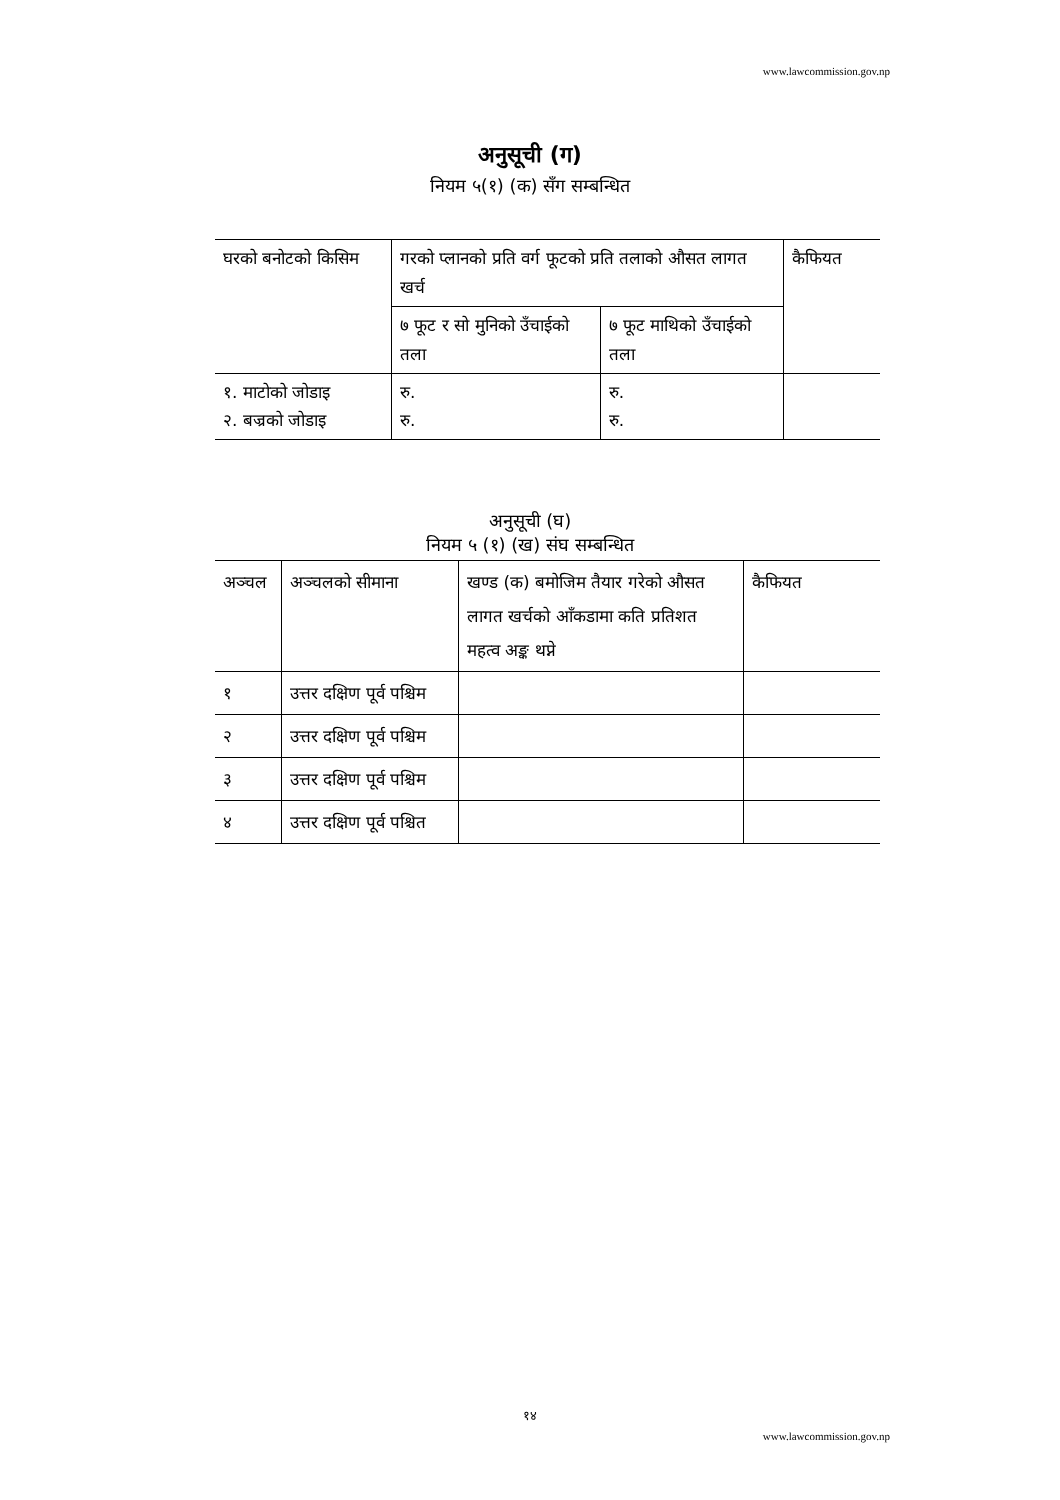www.lawcommission.gov.np
अनुसूची (ग)
नियम ५(१) (क) सँग सम्बन्धित
| घरको बनोटको किसिम | गरको प्लानको प्रति वर्ग फूटको प्रति तलाको औसत लागत खर्च | | कैफियत |
| | ७ फूट र सो मुनिको उँचाईको तला | ७ फूट माथिको उँचाईको तला | |
| १. माटोको जोडाइ २. बज्रको जोडाइ | रु. रु. | रु. रु. | |
अनुसूची (घ)
नियम ५ (१) (ख) संघ सम्बन्धित
| अञ्चल | अञ्चलको सीमाना | खण्ड (क) बमोजिम तैयार गरेको औसत लागत खर्चको आँकडामा कति प्रतिशत महत्व अङ्क थप्ने | कैफियत |
| १ | उत्तर दक्षिण पूर्व पश्चिम | | |
| २ | उत्तर दक्षिण पूर्व पश्चिम | | |
| ३ | उत्तर दक्षिण पूर्व पश्चिम | | |
| ४ | उत्तर दक्षिण पूर्व पश्चित | | |
१४
www.lawcommission.gov.np